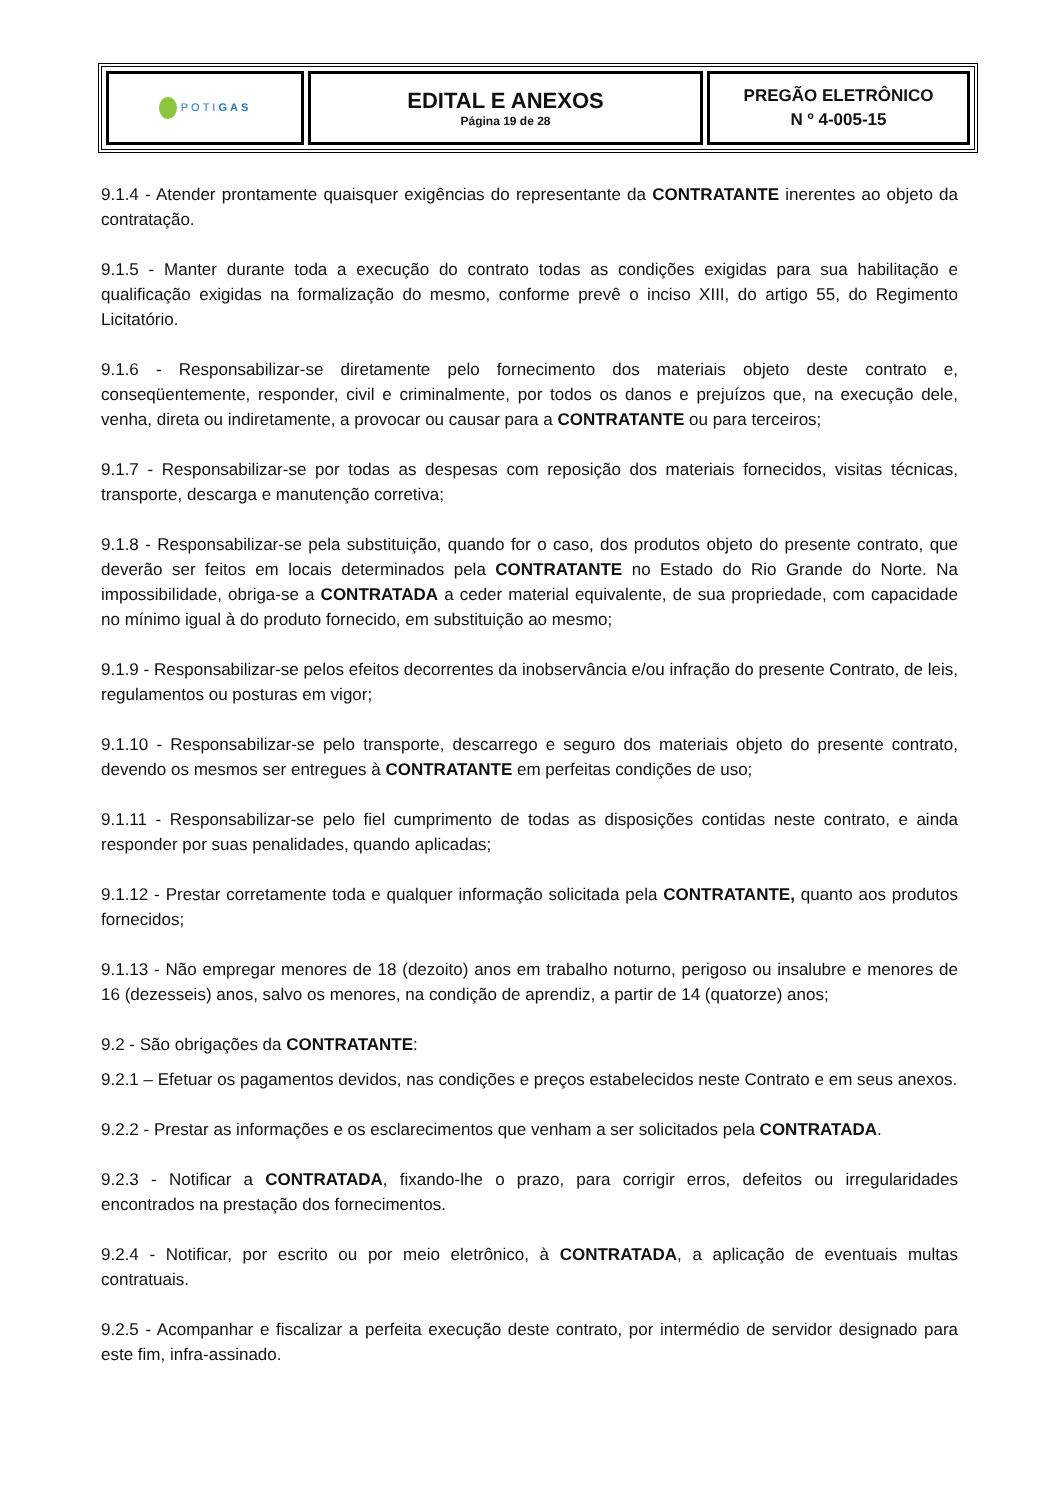| POTI GAS | EDITAL E ANEXOS Página 19 de 28 | PREGÃO ELETRÔNICO N º 4-005-15 |
9.1.4 - Atender prontamente quaisquer exigências do representante da CONTRATANTE inerentes ao objeto da contratação.
9.1.5 - Manter durante toda a execução do contrato todas as condições exigidas para sua habilitação e qualificação exigidas na formalização do mesmo, conforme prevê o inciso XIII, do artigo 55, do Regimento Licitatório.
9.1.6 - Responsabilizar-se diretamente pelo fornecimento dos materiais objeto deste contrato e, conseqüentemente, responder, civil e criminalmente, por todos os danos e prejuízos que, na execução dele, venha, direta ou indiretamente, a provocar ou causar para a CONTRATANTE ou para terceiros;
9.1.7 - Responsabilizar-se por todas as despesas com reposição dos materiais fornecidos, visitas técnicas, transporte, descarga e manutenção corretiva;
9.1.8 - Responsabilizar-se pela substituição, quando for o caso, dos produtos objeto do presente contrato, que deverão ser feitos em locais determinados pela CONTRATANTE no Estado do Rio Grande do Norte. Na impossibilidade, obriga-se a CONTRATADA a ceder material equivalente, de sua propriedade, com capacidade no mínimo igual à do produto fornecido, em substituição ao mesmo;
9.1.9 - Responsabilizar-se pelos efeitos decorrentes da inobservância e/ou infração do presente Contrato, de leis, regulamentos ou posturas em vigor;
9.1.10 - Responsabilizar-se pelo transporte, descarrego e seguro dos materiais objeto do presente contrato, devendo os mesmos ser entregues à CONTRATANTE em perfeitas condições de uso;
9.1.11 - Responsabilizar-se pelo fiel cumprimento de todas as disposições contidas neste contrato, e ainda responder por suas penalidades, quando aplicadas;
9.1.12 - Prestar corretamente toda e qualquer informação solicitada pela CONTRATANTE, quanto aos produtos fornecidos;
9.1.13 - Não empregar menores de 18 (dezoito) anos em trabalho noturno, perigoso ou insalubre e menores de 16 (dezesseis) anos, salvo os menores, na condição de aprendiz, a partir de 14 (quatorze) anos;
9.2 - São obrigações da CONTRATANTE:
9.2.1 – Efetuar os pagamentos devidos, nas condições e preços estabelecidos neste Contrato e em seus anexos.
9.2.2 - Prestar as informações e os esclarecimentos que venham a ser solicitados pela CONTRATADA.
9.2.3 - Notificar a CONTRATADA, fixando-lhe o prazo, para corrigir erros, defeitos ou irregularidades encontrados na prestação dos fornecimentos.
9.2.4 - Notificar, por escrito ou por meio eletrônico, à CONTRATADA, a aplicação de eventuais multas contratuais.
9.2.5 - Acompanhar e fiscalizar a perfeita execução deste contrato, por intermédio de servidor designado para este fim, infra-assinado.